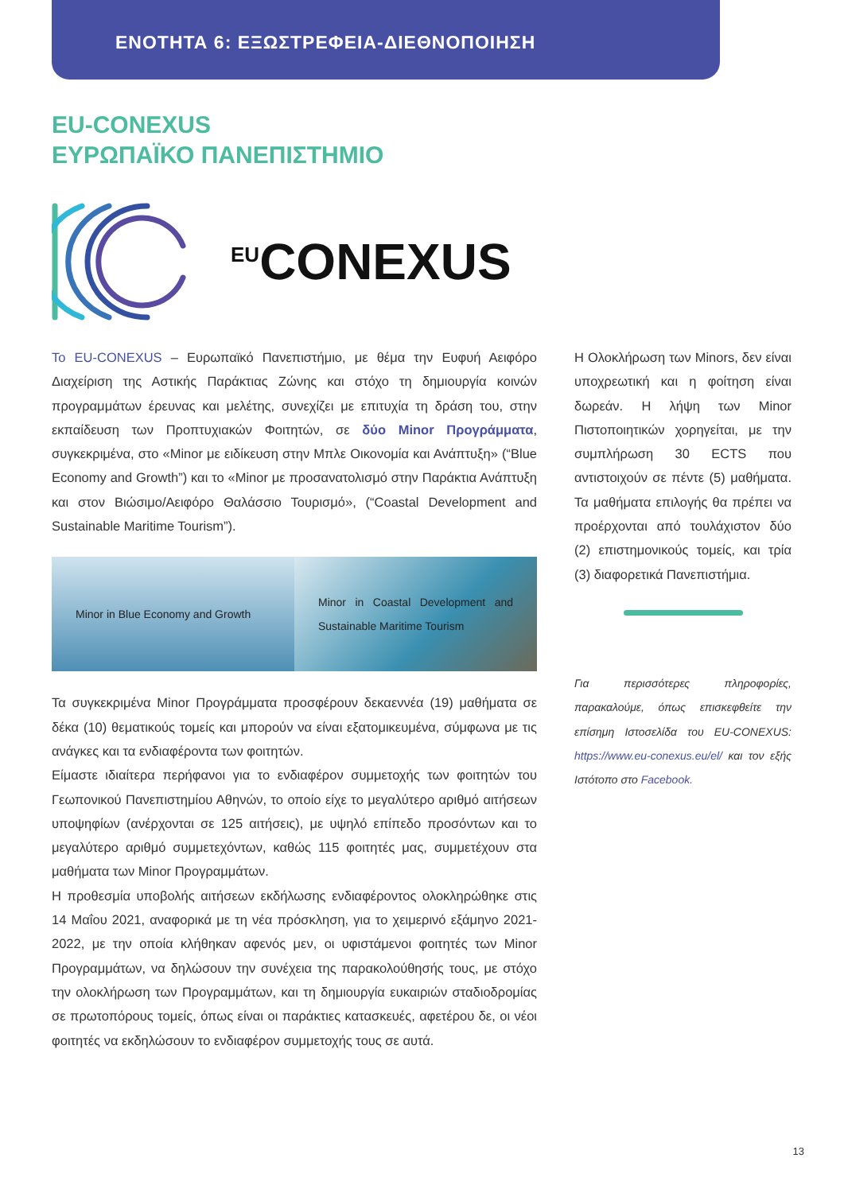ΕΝΟΤΗΤΑ 6: ΕΞΩΣΤΡΕΦΕΙΑ-ΔΙΕΘΝΟΠΟΙΗΣΗ
EU-CONEXUS
ΕΥΡΩΠΑΪΚΟ ΠΑΝΕΠΙΣΤΗΜΙΟ
<sup>EU</sup>CONEXUS
Το EU-CONEXUS – Ευρωπαϊκό Πανεπιστήμιο, με θέμα την Ευφυή Αειφόρο Διαχείριση της Αστικής Παράκτιας Ζώνης και στόχο τη δημιουργία κοινών προγραμμάτων έρευνας και μελέτης, συνεχίζει με επιτυχία τη δράση του, στην εκπαίδευση των Προπτυχιακών Φοιτητών, σε δύο Minor Προγράμματα, συγκεκριμένα, στο «Minor με ειδίκευση στην Μπλε Οικονομία και Ανάπτυξη» (“Blue Economy and Growth”) και το «Minor με προσανατολισμό στην Παράκτια Ανάπτυξη και στον Βιώσιμο/Αειφόρο Θαλάσσιο Τουρισμό», (“Coastal Development and Sustainable Maritime Tourism”).
Minor in Blue Economy and Growth
Minor in Coastal Development and Sustainable Maritime Tourism
Τα συγκεκριμένα Minor Προγράμματα προσφέρουν δεκαεννέα (19) μαθήματα σε δέκα (10) θεματικούς τομείς και μπορούν να είναι εξατομικευμένα, σύμφωνα με τις ανάγκες και τα ενδιαφέροντα των φοιτητών.
Είμαστε ιδιαίτερα περήφανοι για το ενδιαφέρον συμμετοχής των φοιτητών του Γεωπονικού Πανεπιστημίου Αθηνών, το οποίο είχε το μεγαλύτερο αριθμό αιτήσεων υποψηφίων (ανέρχονται σε 125 αιτήσεις), με υψηλό επίπεδο προσόντων και το μεγαλύτερο αριθμό συμμετεχόντων, καθώς 115 φοιτητές μας, συμμετέχουν στα μαθήματα των Minor Προγραμμάτων.
Η προθεσμία υποβολής αιτήσεων εκδήλωσης ενδιαφέροντος ολοκληρώθηκε στις 14 Μαΐου 2021, αναφορικά με τη νέα πρόσκληση, για το χειμερινό εξάμηνο 2021-2022, με την οποία κλήθηκαν αφενός μεν, οι υφιστάμενοι φοιτητές των Minor Προγραμμάτων, να δηλώσουν την συνέχεια της παρακολούθησής τους, με στόχο την ολοκλήρωση των Προγραμμάτων, και τη δημιουργία ευκαιριών σταδιοδρομίας σε πρωτοπόρους τομείς, όπως είναι οι παράκτιες κατασκευές, αφετέρου δε, οι νέοι φοιτητές να εκδηλώσουν το ενδιαφέρον συμμετοχής τους σε αυτά.
Η Ολοκλήρωση των Minors, δεν είναι υποχρεωτική και η φοίτηση είναι δωρεάν. Η λήψη των Minor Πιστοποιητικών χορηγείται, με την συμπλήρωση 30 ECTS που αντιστοιχούν σε πέντε (5) μαθήματα. Τα μαθήματα επιλογής θα πρέπει να προέρχονται από τουλάχιστον δύο (2) επιστημονικούς τομείς, και τρία (3) διαφορετικά Πανεπιστήμια.
Για περισσότερες πληροφορίες, παρακαλούμε, όπως επισκεφθείτε την επίσημη Ιστοσελίδα του EU-CONEXUS: https://www.eu-conexus.eu/el/ και τον εξής Ιστότοπο στο Facebook.
13